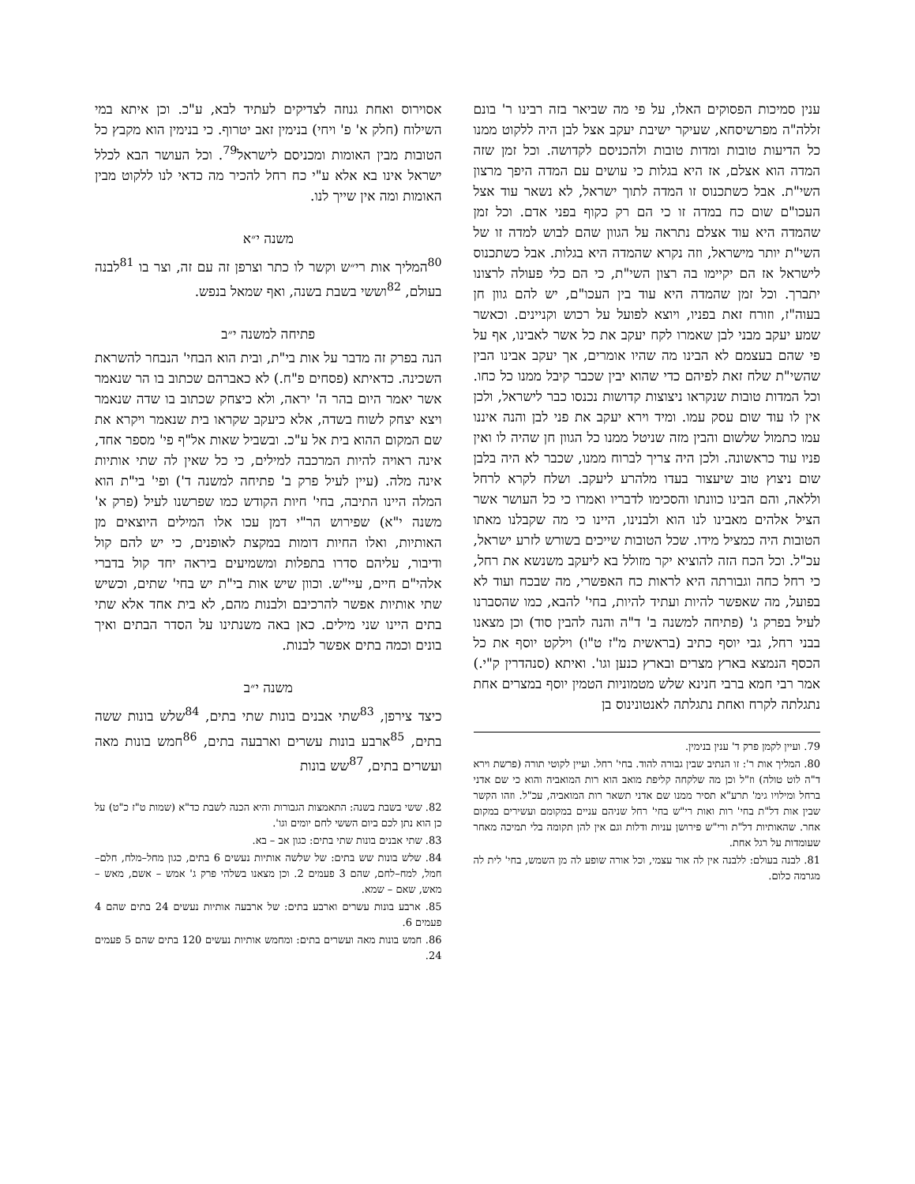ענין סמיכות הפסוקים האלו, על פי מה שביאר בזה רבינו ר' בונם זללה"ה מפרשיסחא, שעיקר ישיבת יעקב אצל לבן היה ללקוט ממנו כל הדיעות טובות ומדות טובות ולהכניסם לקדושה. וכל זמן שזה המדה הוא אצלם, אז היא בגלות כי עושים עם המדה היפך מרצון השי"ת. אבל כשתכנוס זו המדה לתוך ישראל, לא נשאר עוד אצל העכו"ם שום כח במדה זו כי הם רק כקוף בפני אדם. וכל זמן שהמדה היא עוד אצלם נתראה על הגוון שהם לבוש למדה זו של השי"ת יותר מישראל, וזה נקרא שהמדה היא בגלות. אבל כשתכנוס לישראל אז הם יקיימו בה רצון השי"ת, כי הם כלי פעולה לרצונו יתברך. וכל זמן שהמדה היא עוד בין העכו"ם, יש להם גוון חן בעוה"ז, וזורח זאת בפניו, ויוצא לפועל על רכוש וקניינים. וכאשר שמע יעקב מבני לבן שאמרו לקח יעקב את כל אשר לאבינו, אף על פי שהם בעצמם לא הבינו מה שהיו אומרים, אך יעקב אבינו הבין שהשי"ת שלח זאת לפיהם כדי שהוא יבין שכבר קיבל ממנו כל כחו. וכל המדות טובות שנקראו ניצוצות קדושות נכנסו כבר לישראל, ולכן אין לו עוד שום עסק עמו. ומיד וירא יעקב את פני לבן והנה איננו עמו כתמול שלשום והבין מזה שניטל ממנו כל הגוון חן שהיה לו ואין פניו עוד כראשונה. ולכן היה צריך לברוח ממנו, שכבר לא היה בלבן שום ניצוץ טוב שיעצור בעדו מלהרע ליעקב. ושלח לקרא לרחל וללאה, והם הבינו כוונתו והסכימו לדבריו ואמרו כי כל העושר אשר הציל אלהים מאבינו לנו הוא ולבנינו, היינו כי מה שקבלנו מאתו הטובות היה כמציל מידו. שכל הטובות שייכים בשורש לזרע ישראל, עכ"ל. וכל הכח הזה להוציא יקר מזולל בא ליעקב משנשא את רחל, כי רחל כחה וגבורתה היא לראות כח האפשרי, מה שבכח ועוד לא בפועל, מה שאפשר להיות ועתיד להיות, בחי' להבא, כמו שהסברנו לעיל בפרק ג' (פתיחה למשנה ב' ד"ה והנה להבין סוד) וכן מצאנו בבני רחל, גבי יוסף כתיב (בראשית מ"ז ט"ו) וילקט יוסף את כל הכסף הנמצא בארץ מצרים ובארץ כנען וגו'. ואיתא (סנהדרין ק"י.) אמר רבי חמא ברבי חנינא שלש מטמוניות הטמין יוסף במצרים אחת נתגלתה לקרח ואחת נתגלתה לאנטונינוס בן
79. ועיין לקמן פרק ד' ענין בנימין.
80. המליך אות ר': זו הנתיב שבין גבורה להוד. בחי' רחל. ועיין לקוטי תורה (פרשת וירא ד"ה לוט טולה) וז"ל וכן מה שלקחה קליפת מואב הוא רות המואביה והוא כי שם אדני ברחל ומילויו גימ' תרע"א תסיר ממנו שם אדני תשאר רות המואביה, עכ"ל. וזהו הקשר שבין אות דל"ת בחי' רות ואות רי"ש בחי' רחל שניהם עניים במקומם ועשירים במקום אחר. שהאותיות דל"ת ורי"ש פירושן עניות ודלות וגם אין להן תקומה בלי תמיכה מאחר שעומדות על רגל אחת.
81. לבנה בעולם: ללבנה אין לה אור עצמי, וכל אורה שופע לה מן השמש, בחי' לית לה מגרמה כלום.
אסוירוס ואחת גנוזה לצדיקים לעתיד לבא, ע"כ. וכן איתא במי השילוח (חלק א' פ' ויחי) בנימין זאב יטרוף. כי בנימין הוא מקבץ כל הטובות מבין האומות ומכניסם לישראל<sup>79</sup>. וכל העושר הבא לכלל ישראל אינו בא אלא ע"י כח רחל להכיר מה כדאי לנו ללקוט מבין האומות ומה אין שייך לנו.
משנה י״א
<sup>80</sup> המליך אות רי״ש וקשר לו כתר וצרפן זה עם זה, וצר בו <sup>81</sup>לבנה בעולם, <sup>82</sup>וששי בשבת בשנה, ואף שמאל בנפש.
פתיחה למשנה י״ב
הנה בפרק זה מדבר על אות בי"ת, ובית הוא הבחי' הנבחר להשראת השכינה. כדאיתא (פסחים פ"ח.) לא כאברהם שכתוב בו הר שנאמר אשר יאמר היום בהר ה' יראה, ולא כיצחק שכתוב בו שדה שנאמר ויצא יצחק לשוח בשדה, אלא כיעקב שקראו בית שנאמר ויקרא את שם המקום ההוא בית אל ע"כ. ובשביל שאות אל"ף פי' מספר אחד, אינה ראויה להיות המרכבה למילים, כי כל שאין לה שתי אותיות אינה מלה. (עיין לעיל פרק ב' פתיחה למשנה ד') ופי' בי"ת הוא המלה היינו התיבה, בחי' חיות הקודש כמו שפרשנו לעיל (פרק א' משנה י"א) שפירוש הר"י דמן עכו אלו המילים היוצאים מן האותיות, ואלו החיות דומות במקצת לאופנים, כי יש להם קול ודיבור, עליהם סדרו בתפלות ומשמיעים ביראה יחד קול בדברי אלהי"ם חיים, עיי"ש. וכוון שיש אות בי"ת יש בחי' שתים, וכשיש שתי אותיות אפשר להרכיבם ולבנות מהם, לא בית אחד אלא שתי בתים היינו שני מילים. כאן באה משנתינו על הסדר הבתים ואיך בונים וכמה בתים אפשר לבנות.
משנה י״ב
כיצד צירפן, <sup>83</sup>שתי אבנים בונות שתי בתים, <sup>84</sup>שלש בונות ששה בתים, <sup>85</sup>ארבע בונות עשרים וארבעה בתים, <sup>86</sup>חמש בונות מאה ועשרים בתים, <sup>87</sup>שש בונות
82. ששי בשבת בשנה: התאמצות הגבורות והיא הכנה לשבת כד"א (שמות ט"ז כ"ט) על כן הוא נתן לכם ביום הששי לחם יומים וגו'.
83. שתי אבנים בונות שתי בתים: כגון אב – בא.
84. שלש בונות שש בתים: של שלשה אותיות נעשים 6 בתים, כגון מחל–מלח, חלם–חמל, למח–לחם, שהם 3 פעמים 2. וכן מצאנו בשלהי פרק ג' אמש – אשם, מאש – מאש, שאם – שמא.
85. ארבע בונות עשרים וארבע בתים: של ארבעה אותיות נעשים 24 בתים שהם 4 פעמים 6.
86. חמש בונות מאה ועשרים בתים: ומחמש אותיות נעשים 120 בתים שהם 5 פעמים 24.